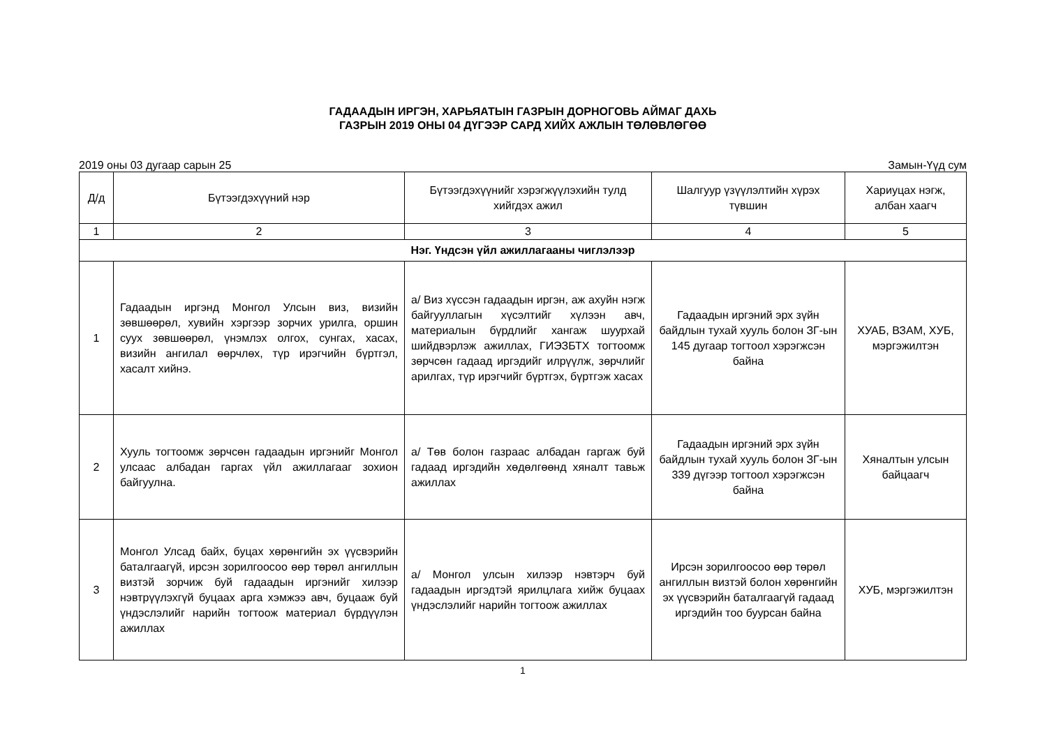ГАДААДЫН ИРГЭН, ХАРЬЯАТЫН ГАЗРЫН ДОРНОГОВЬ АЙМАГ ДАХЬ
ГАЗРЫН 2019 ОНЫ 04 ДҮГЭЭР САРД ХИЙХ АЖЛЫН ТӨЛӨВЛӨГӨӨ
2019 оны 03 дугаар сарын 25 Замын-Үүд сум
| Д/д | Бүтээгдэхүүний нэр | Бүтээгдэхүүнийг хэрэгжүүлэхийн тулд хийгдэх ажил | Шалгуур үзүүлэлтийн хүрэх түвшин | Хариуцах нэгж, албан хаагч |
| --- | --- | --- | --- | --- |
| 1 | 2 | 3 | 4 | 5 |
| Нэг. Үндсэн үйл ажиллагааны чиглэлээр | | | | |
| 1 | Гадаадын иргэнд Монгол Улсын виз, визийн зөвшөөрөл, хувийн хэргээр зорчих урилга, оршин суух зөвшөөрөл, үнэмлэх олгох, сунгах, хасах, визийн ангилал өөрчлөх, түр ирэгчийн бүртгэл, хасалт хийнэ. | а/ Виз хүссэн гадаадын иргэн, аж ахуйн нэгж байгууллагын хүсэлтийг хүлээн авч, материалын бүрдлийг хангаж шуурхай шийдвэрлэж ажиллах, ГИЭЗБТХ тогтоомж зөрчсөн гадаад иргэдийг илрүүлж, зөрчлийг арилгах, түр ирэгчийг бүртгэх, бүртгэж хасах | Гадаадын иргэний эрх зүйн байдлын тухай хууль болон ЗГ-ын 145 дугаар тогтоол хэрэгжсэн байна | ХУАБ, ВЗАМ, ХУБ, мэргэжилтэн |
| 2 | Хууль тогтоомж зөрчсөн гадаадын иргэнийг Монгол улсаас албадан гаргах үйл ажиллагааг зохион байгуулна. | а/ Төв болон газраас албадан гаргаж буй гадаад иргэдийн хөдөлгөөнд хяналт тавьж ажиллах | Гадаадын иргэний эрх зүйн байдлын тухай хууль болон ЗГ-ын 339 дүгээр тогтоол хэрэгжсэн байна | Хяналтын улсын байцаагч |
| 3 | Монгол Улсад байх, буцах хөрөнгийн эх үүсвэрийн баталгаагүй, ирсэн зорилгоосоо өөр төрөл ангиллын визтэй зорчиж буй гадаадын иргэнийг хилээр нэвтрүүлэхгүй буцаах арга хэмжээ авч, буцааж буй үндэслэлийг нарийн тогтоож материал бүрдүүлэн ажиллах | а/ Монгол улсын хилээр нэвтэрч буй гадаадын иргэдтэй ярилцлага хийж буцаах үндэслэлийг нарийн тогтоож ажиллах | Ирсэн зорилгоосоо өөр төрөл ангиллын визтэй болон хөрөнгийн эх үүсвэрийн баталгаагүй гадаад иргэдийн тоо буурсан байна | ХУБ, мэргэжилтэн |
1